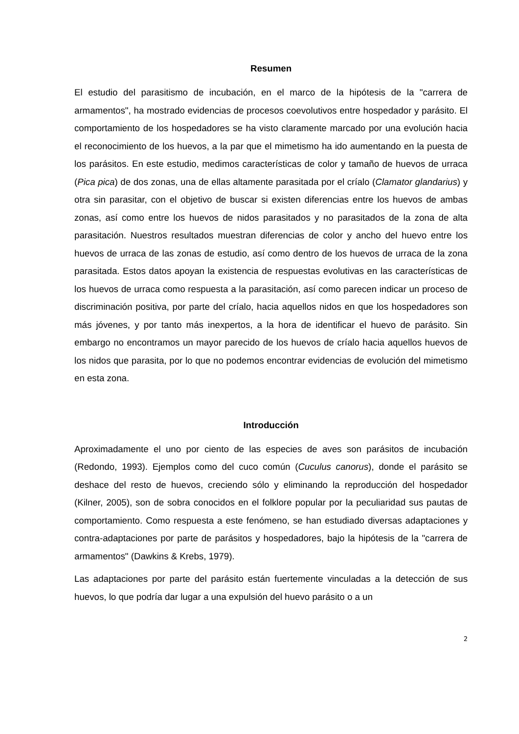Resumen
El estudio del parasitismo de incubación, en el marco de la hipótesis de la "carrera de armamentos", ha mostrado evidencias de procesos coevolutivos entre hospedador y parásito. El comportamiento de los hospedadores se ha visto claramente marcado por una evolución hacia el reconocimiento de los huevos, a la par que el mimetismo ha ido aumentando en la puesta de los parásitos. En este estudio, medimos características de color y tamaño de huevos de urraca (Pica pica) de dos zonas, una de ellas altamente parasitada por el críalo (Clamator glandarius) y otra sin parasitar, con el objetivo de buscar si existen diferencias entre los huevos de ambas zonas, así como entre los huevos de nidos parasitados y no parasitados de la zona de alta parasitación. Nuestros resultados muestran diferencias de color y ancho del huevo entre los huevos de urraca de las zonas de estudio, así como dentro de los huevos de urraca de la zona parasitada. Estos datos apoyan la existencia de respuestas evolutivas en las características de los huevos de urraca como respuesta a la parasitación, así como parecen indicar un proceso de discriminación positiva, por parte del críalo, hacia aquellos nidos en que los hospedadores son más jóvenes, y por tanto más inexpertos, a la hora de identificar el huevo de parásito. Sin embargo no encontramos un mayor parecido de los huevos de críalo hacia aquellos huevos de los nidos que parasita, por lo que no podemos encontrar evidencias de evolución del mimetismo en esta zona.
Introducción
Aproximadamente el uno por ciento de las especies de aves son parásitos de incubación (Redondo, 1993). Ejemplos como del cuco común (Cuculus canorus), donde el parásito se deshace del resto de huevos, creciendo sólo y eliminando la reproducción del hospedador (Kilner, 2005), son de sobra conocidos en el folklore popular por la peculiaridad sus pautas de comportamiento. Como respuesta a este fenómeno, se han estudiado diversas adaptaciones y contra-adaptaciones por parte de parásitos y hospedadores, bajo la hipótesis de la "carrera de armamentos" (Dawkins & Krebs, 1979).
Las adaptaciones por parte del parásito están fuertemente vinculadas a la detección de sus huevos, lo que podría dar lugar a una expulsión del huevo parásito o a un
2